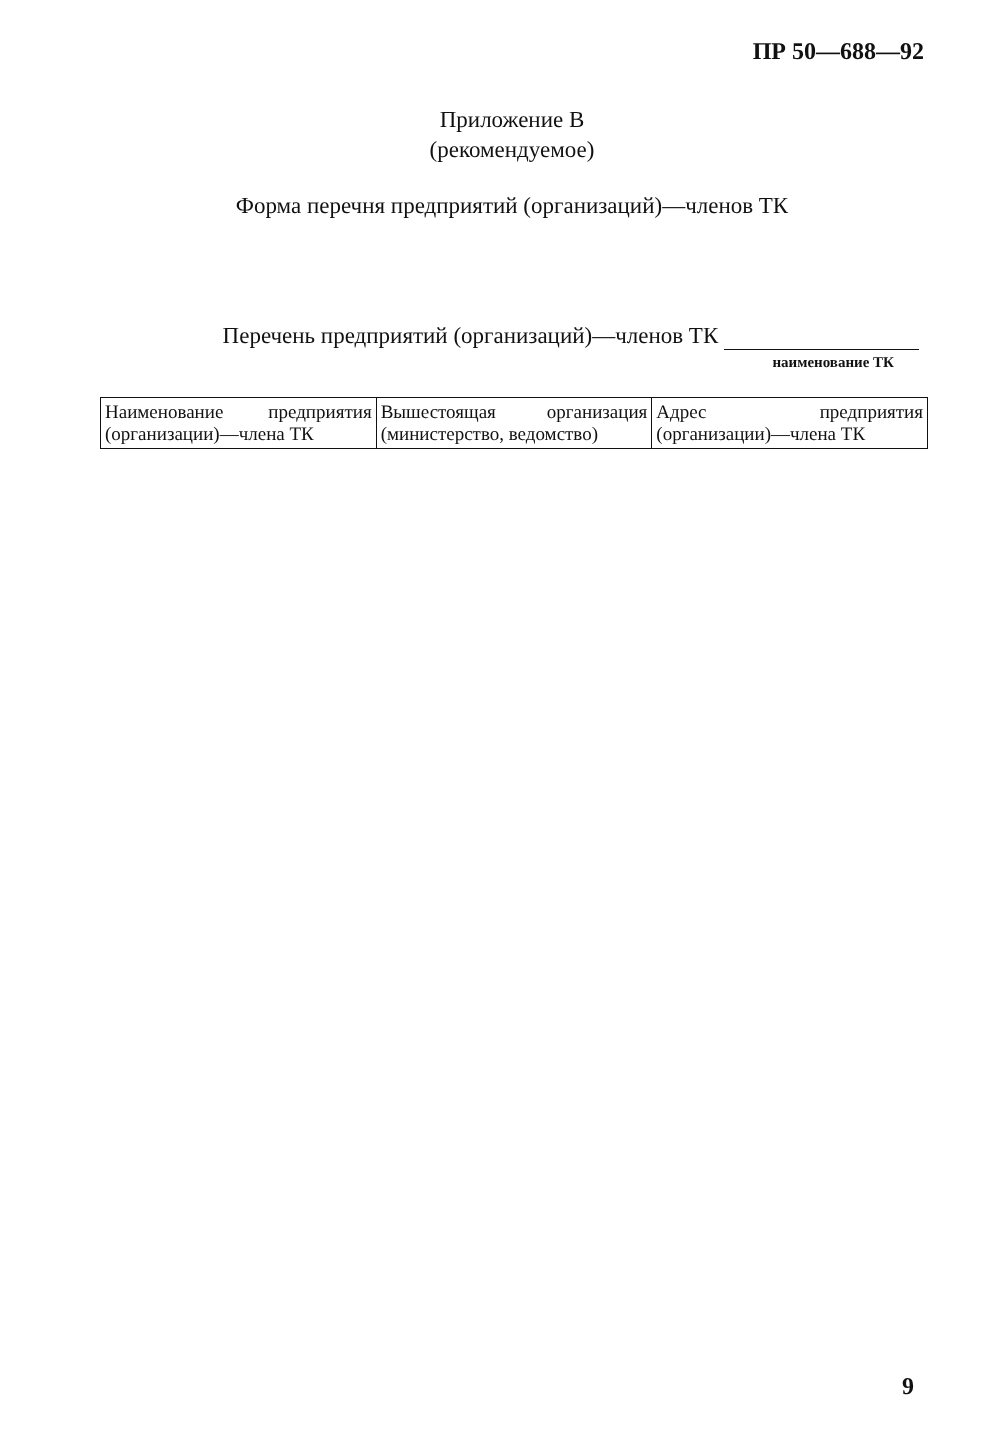ПР 50—688—92
Приложение В
(рекомендуемое)
Форма перечня предприятий (организаций)—членов ТК
Перечень предприятий (организаций)—членов ТК
наименование ТК
| Наименование предприятия (организации)—члена ТК | Вышестоящая организация (министерство, ведомство) | Адрес предприятия (организации)—члена ТК |
9